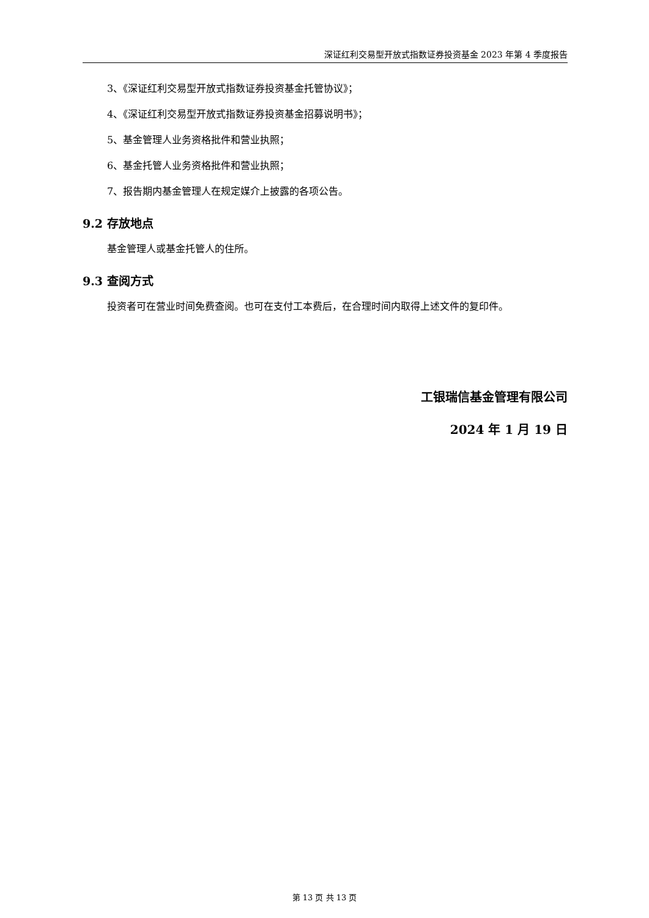深证红利交易型开放式指数证券投资基金 2023 年第 4 季度报告
3、《深证红利交易型开放式指数证券投资基金托管协议》；
4、《深证红利交易型开放式指数证券投资基金招募说明书》；
5、基金管理人业务资格批件和营业执照；
6、基金托管人业务资格批件和营业执照；
7、报告期内基金管理人在规定媒介上披露的各项公告。
9.2 存放地点
基金管理人或基金托管人的住所。
9.3 查阅方式
投资者可在营业时间免费查阅。也可在支付工本费后，在合理时间内取得上述文件的复印件。
工银瑞信基金管理有限公司
2024 年 1 月 19 日
第 13 页 共 13 页